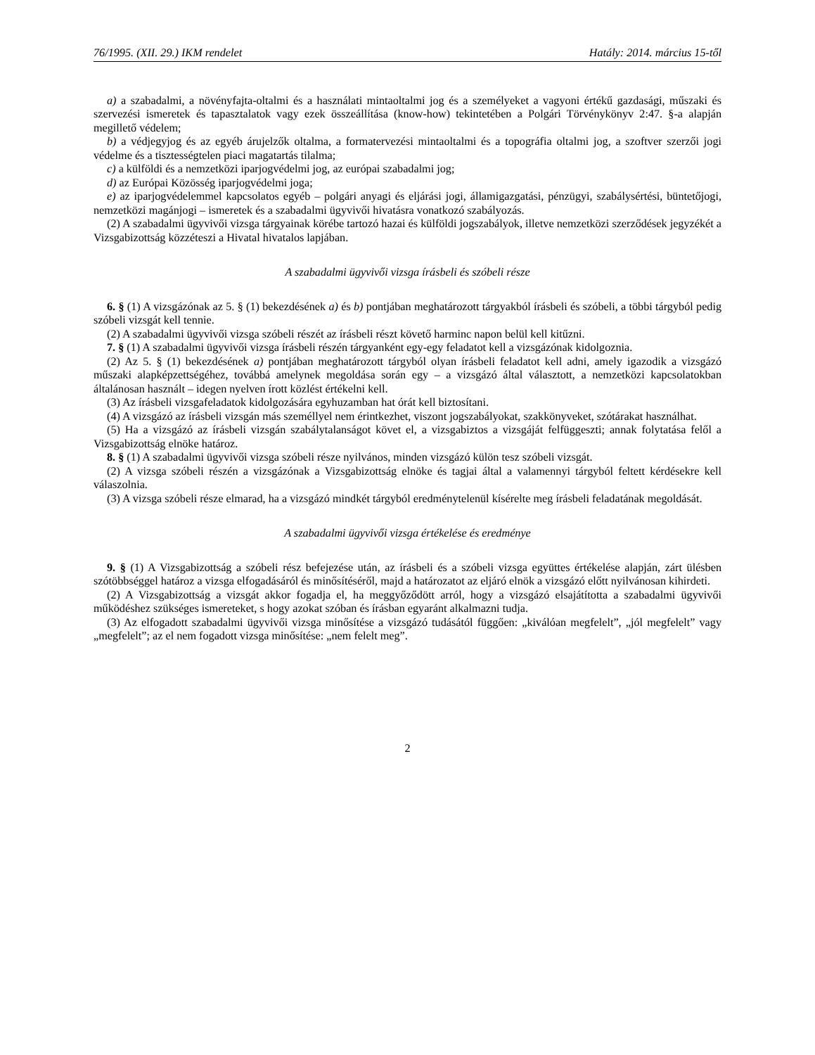76/1995. (XII. 29.) IKM rendelet Hatály: 2014. március 15-től
a) a szabadalmi, a növényfajta-oltalmi és a használati mintaoltalmi jog és a személyeket a vagyoni értékű gazdasági, műszaki és szervezési ismeretek és tapasztalatok vagy ezek összeállítása (know-how) tekintetében a Polgári Törvénykönyv 2:47. §-a alapján megillető védelem;
b) a védjegyjog és az egyéb árujelzők oltalma, a formatervezési mintaoltalmi és a topográfia oltalmi jog, a szoftver szerzői jogi védelme és a tisztességtelen piaci magatartás tilalma;
c) a külföldi és a nemzetközi iparjogvédelmi jog, az európai szabadalmi jog;
d) az Európai Közösség iparjogvédelmi joga;
e) az iparjogvédelemmel kapcsolatos egyéb – polgári anyagi és eljárási jogi, államigazgatási, pénzügyi, szabálysértési, büntetőjogi, nemzetközi magánjogi – ismeretek és a szabadalmi ügyvivői hivatásra vonatkozó szabályozás.
(2) A szabadalmi ügyvivői vizsga tárgyainak körébe tartozó hazai és külföldi jogszabályok, illetve nemzetközi szerződések jegyzékét a Vizsgabizottság közzéteszi a Hivatal hivatalos lapjában.
A szabadalmi ügyvivői vizsga írásbeli és szóbeli része
6. § (1) A vizsgázónak az 5. § (1) bekezdésének a) és b) pontjában meghatározott tárgyakból írásbeli és szóbeli, a többi tárgyból pedig szóbeli vizsgát kell tennie.
(2) A szabadalmi ügyvivői vizsga szóbeli részét az írásbeli részt követő harminc napon belül kell kitűzni.
7. § (1) A szabadalmi ügyvivői vizsga írásbeli részén tárgyanként egy-egy feladatot kell a vizsgázónak kidolgoznia.
(2) Az 5. § (1) bekezdésének a) pontjában meghatározott tárgyból olyan írásbeli feladatot kell adni, amely igazodik a vizsgázó műszaki alapképzettségéhez, továbbá amelynek megoldása során egy – a vizsgázó által választott, a nemzetközi kapcsolatokban általánosan használt – idegen nyelven írott közlést értékelni kell.
(3) Az írásbeli vizsgafeladatok kidolgozására egyhuzamban hat órát kell biztosítani.
(4) A vizsgázó az írásbeli vizsgán más személlyel nem érintkezhet, viszont jogszabályokat, szakkönyveket, szótárakat használhat.
(5) Ha a vizsgázó az írásbeli vizsgán szabálytalanságot követ el, a vizsgabiztos a vizsgáját felfüggeszti; annak folytatása felől a Vizsgabizottság elnöke határoz.
8. § (1) A szabadalmi ügyvivői vizsga szóbeli része nyilvános, minden vizsgázó külön tesz szóbeli vizsgát.
(2) A vizsga szóbeli részén a vizsgázónak a Vizsgabizottság elnöke és tagjai által a valamennyi tárgyból feltett kérdésekre kell válaszolnia.
(3) A vizsga szóbeli része elmarad, ha a vizsgázó mindkét tárgyból eredménytelenül kísérelte meg írásbeli feladatának megoldását.
A szabadalmi ügyvivői vizsga értékelése és eredménye
9. § (1) A Vizsgabizottság a szóbeli rész befejezése után, az írásbeli és a szóbeli vizsga együttes értékelése alapján, zárt ülésben szótöbbséggel határoz a vizsga elfogadásáról és minősítéséről, majd a határozatot az eljáró elnök a vizsgázó előtt nyilvánosan kihirdeti.
(2) A Vizsgabizottság a vizsgát akkor fogadja el, ha meggyőződött arról, hogy a vizsgázó elsajátította a szabadalmi ügyvivői működéshez szükséges ismereteket, s hogy azokat szóban és írásban egyaránt alkalmazni tudja.
(3) Az elfogadott szabadalmi ügyvivői vizsga minősítése a vizsgázó tudásától függően: „kiválóan megfelelt”, „jól megfelelt” vagy „megfelelt”; az el nem fogadott vizsga minősítése: „nem felelt meg”.
2